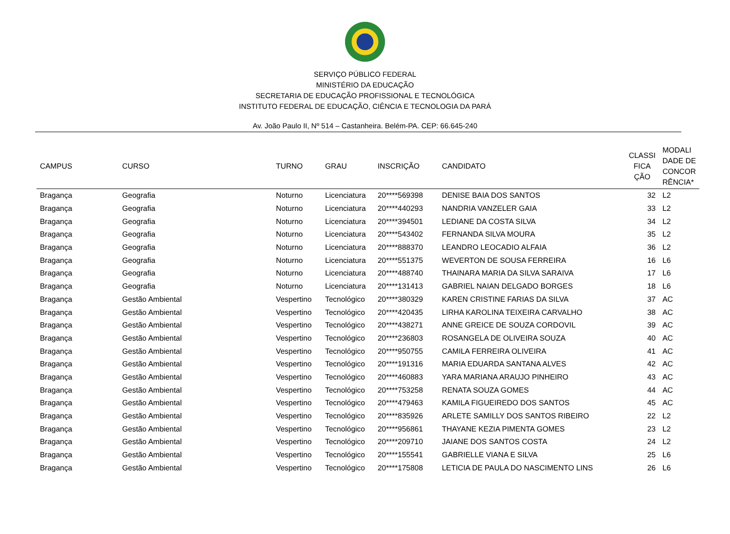SERVIÇO PÚBLICO FEDERAL
MINISTÉRIO DA EDUCAÇÃO
SECRETARIA DE EDUCAÇÃO PROFISSIONAL E TECNOLÓGICA
INSTITUTO FEDERAL DE EDUCAÇÃO, CIÊNCIA E TECNOLOGIA DA PARÁ
Av. João Paulo II, Nº 514 – Castanheira. Belém-PA. CEP: 66.645-240
| CAMPUS | CURSO | TURNO | GRAU | INSCRIÇÃO | CANDIDATO | CLASSI FICA ÇÃO | MODALI DADE DE CONCOR RÊNCIA* |
| --- | --- | --- | --- | --- | --- | --- | --- |
| Bragança | Geografia | Noturno | Licenciatura | 20****569398 | DENISE BAIA DOS SANTOS | 32 | L2 |
| Bragança | Geografia | Noturno | Licenciatura | 20****440293 | NANDRIA VANZELER GAIA | 33 | L2 |
| Bragança | Geografia | Noturno | Licenciatura | 20****394501 | LEDIANE DA COSTA SILVA | 34 | L2 |
| Bragança | Geografia | Noturno | Licenciatura | 20****543402 | FERNANDA SILVA MOURA | 35 | L2 |
| Bragança | Geografia | Noturno | Licenciatura | 20****888370 | LEANDRO LEOCADIO ALFAIA | 36 | L2 |
| Bragança | Geografia | Noturno | Licenciatura | 20****551375 | WEVERTON DE SOUSA FERREIRA | 16 | L6 |
| Bragança | Geografia | Noturno | Licenciatura | 20****488740 | THAINARA MARIA DA SILVA SARAIVA | 17 | L6 |
| Bragança | Geografia | Noturno | Licenciatura | 20****131413 | GABRIEL NAIAN DELGADO BORGES | 18 | L6 |
| Bragança | Gestão Ambiental | Vespertino | Tecnológico | 20****380329 | KAREN CRISTINE FARIAS DA SILVA | 37 | AC |
| Bragança | Gestão Ambiental | Vespertino | Tecnológico | 20****420435 | LIRHA KAROLINA TEIXEIRA CARVALHO | 38 | AC |
| Bragança | Gestão Ambiental | Vespertino | Tecnológico | 20****438271 | ANNE GREICE DE SOUZA CORDOVIL | 39 | AC |
| Bragança | Gestão Ambiental | Vespertino | Tecnológico | 20****236803 | ROSANGELA DE OLIVEIRA SOUZA | 40 | AC |
| Bragança | Gestão Ambiental | Vespertino | Tecnológico | 20****950755 | CAMILA FERREIRA OLIVEIRA | 41 | AC |
| Bragança | Gestão Ambiental | Vespertino | Tecnológico | 20****191316 | MARIA EDUARDA SANTANA ALVES | 42 | AC |
| Bragança | Gestão Ambiental | Vespertino | Tecnológico | 20****460883 | YARA MARIANA ARAUJO PINHEIRO | 43 | AC |
| Bragança | Gestão Ambiental | Vespertino | Tecnológico | 20****753258 | RENATA SOUZA GOMES | 44 | AC |
| Bragança | Gestão Ambiental | Vespertino | Tecnológico | 20****479463 | KAMILA FIGUEIREDO DOS SANTOS | 45 | AC |
| Bragança | Gestão Ambiental | Vespertino | Tecnológico | 20****835926 | ARLETE SAMILLY DOS SANTOS RIBEIRO | 22 | L2 |
| Bragança | Gestão Ambiental | Vespertino | Tecnológico | 20****956861 | THAYANE KEZIA PIMENTA GOMES | 23 | L2 |
| Bragança | Gestão Ambiental | Vespertino | Tecnológico | 20****209710 | JAIANE DOS SANTOS COSTA | 24 | L2 |
| Bragança | Gestão Ambiental | Vespertino | Tecnológico | 20****155541 | GABRIELLE VIANA E SILVA | 25 | L6 |
| Bragança | Gestão Ambiental | Vespertino | Tecnológico | 20****175808 | LETICIA DE PAULA DO NASCIMENTO LINS | 26 | L6 |